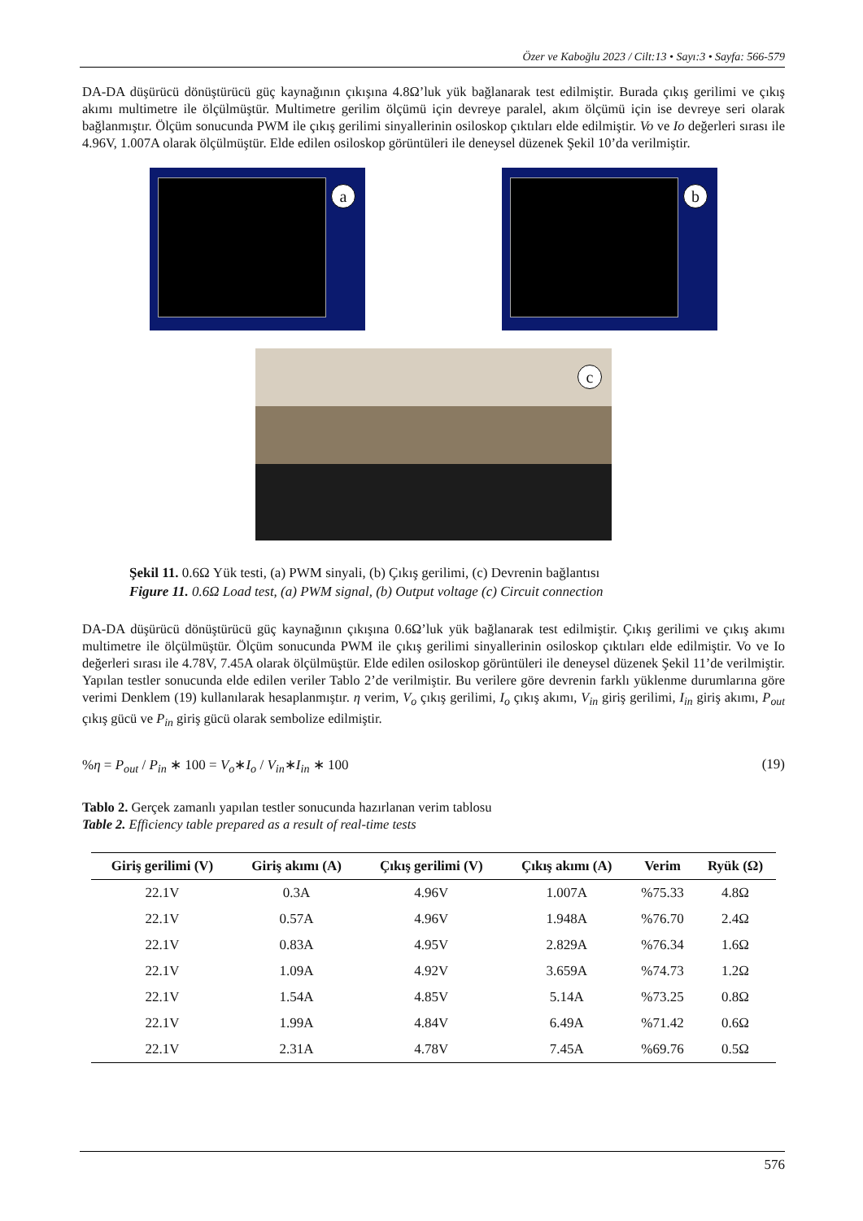Özer ve Kaboğlu 2023 / Cilt:13 • Sayı:3 • Sayfa: 566-579
DA-DA düşürücü dönüştürücü güç kaynağının çıkışına 4.8Ω’luk yük bağlanarak test edilmiştir. Burada çıkış gerilimi ve çıkış akımı multimetre ile ölçülmüştür. Multimetre gerilim ölçümü için devreye paralel, akım ölçümü için ise devreye seri olarak bağlanmıştır. Ölçüm sonucunda PWM ile çıkış gerilimi sinyallerinin osiloskop çıktıları elde edilmiştir. Vo ve Io değerleri sırası ile 4.96V, 1.007A olarak ölçülmüştür. Elde edilen osiloskop görüntüleri ile deneysel düzenek Şekil 10’da verilmiştir.
a
b
c
Şekil 11. 0.6Ω Yük testi, (a) PWM sinyali, (b) Çıkış gerilimi, (c) Devrenin bağlantısı
Figure 11. 0.6Ω Load test, (a) PWM signal, (b) Output voltage (c) Circuit connection
DA-DA düşürücü dönüştürücü güç kaynağının çıkışına 0.6Ω’luk yük bağlanarak test edilmiştir. Çıkış gerilimi ve çıkış akımı multimetre ile ölçülmüştür. Ölçüm sonucunda PWM ile çıkış gerilimi sinyallerinin osiloskop çıktıları elde edilmiştir. Vo ve Io değerleri sırası ile 4.78V, 7.45A olarak ölçülmüştür. Elde edilen osiloskop görüntüleri ile deneysel düzenek Şekil 11’de verilmiştir. Yapılan testler sonucunda elde edilen veriler Tablo 2’de verilmiştir. Bu verilere göre devrenin farklı yüklenme durumlarına göre verimi Denklem (19) kullanılarak hesaplanmıştır. η verim, V<sub>o</sub> çıkış gerilimi, I<sub>o</sub> çıkış akımı, V<sub>in</sub> giriş gerilimi, I<sub>in</sub> giriş akımı, P<sub>out</sub> çıkış gücü ve P<sub>in</sub> giriş gücü olarak sembolize edilmiştir.
%η = P<sub>out</sub> / P<sub>in</sub> ∗ 100 = V<sub>o</sub>∗I<sub>o</sub> / V<sub>in</sub>∗I<sub>in</sub> ∗ 100 (19)
Tablo 2. Gerçek zamanlı yapılan testler sonucunda hazırlanan verim tablosu
Table 2. Efficiency table prepared as a result of real-time tests
| Giriş gerilimi (V) | Giriş akımı (A) | Çıkış gerilimi (V) | Çıkış akımı (A) | Verim | Ryük (Ω) |
| --- | --- | --- | --- | --- | --- |
| 22.1V | 0.3A | 4.96V | 1.007A | %75.33 | 4.8Ω |
| 22.1V | 0.57A | 4.96V | 1.948A | %76.70 | 2.4Ω |
| 22.1V | 0.83A | 4.95V | 2.829A | %76.34 | 1.6Ω |
| 22.1V | 1.09A | 4.92V | 3.659A | %74.73 | 1.2Ω |
| 22.1V | 1.54A | 4.85V | 5.14A | %73.25 | 0.8Ω |
| 22.1V | 1.99A | 4.84V | 6.49A | %71.42 | 0.6Ω |
| 22.1V | 2.31A | 4.78V | 7.45A | %69.76 | 0.5Ω |
576